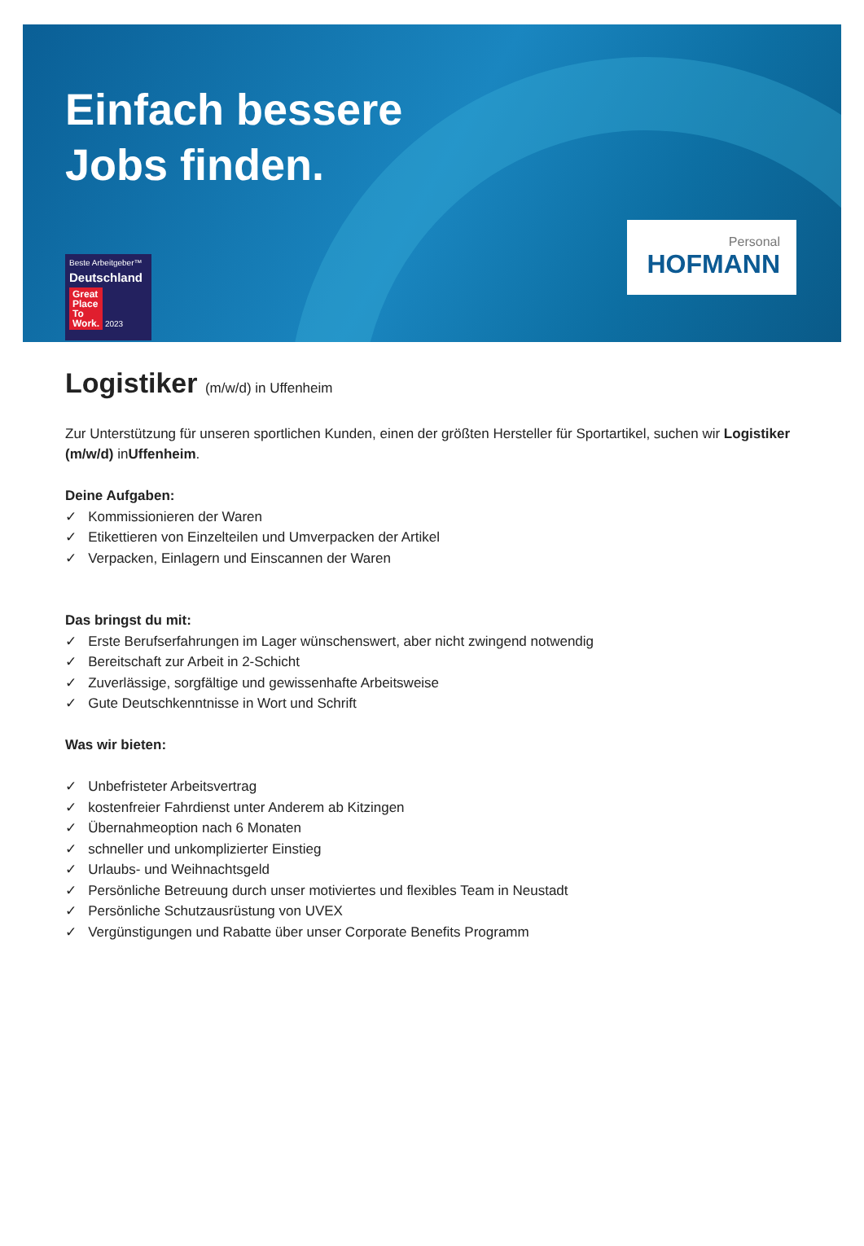Einfach bessere
Jobs finden.
Beste Arbeitgeber™
Deutschland
Great
Place
To
Work. 2023
Personal
HOFMANN
Logistiker (m/w/d) in Uffenheim
Zur Unterstützung für unseren sportlichen Kunden, einen der größten Hersteller für Sportartikel, suchen wir Logistiker (m/w/d) inUffenheim.
Deine Aufgaben:
✓ Kommissionieren der Waren
✓ Etikettieren von Einzelteilen und Umverpacken der Artikel
✓ Verpacken, Einlagern und Einscannen der Waren
Das bringst du mit:
✓ Erste Berufserfahrungen im Lager wünschenswert, aber nicht zwingend notwendig
✓ Bereitschaft zur Arbeit in 2-Schicht
✓ Zuverlässige, sorgfältige und gewissenhafte Arbeitsweise
✓ Gute Deutschkenntnisse in Wort und Schrift
Was wir bieten:
✓ Unbefristeter Arbeitsvertrag
✓ kostenfreier Fahrdienst unter Anderem ab Kitzingen
✓ Übernahmeoption nach 6 Monaten
✓ schneller und unkomplizierter Einstieg
✓ Urlaubs- und Weihnachtsgeld
✓ Persönliche Betreuung durch unser motiviertes und flexibles Team in Neustadt
✓ Persönliche Schutzausrüstung von UVEX
✓ Vergünstigungen und Rabatte über unser Corporate Benefits Programm